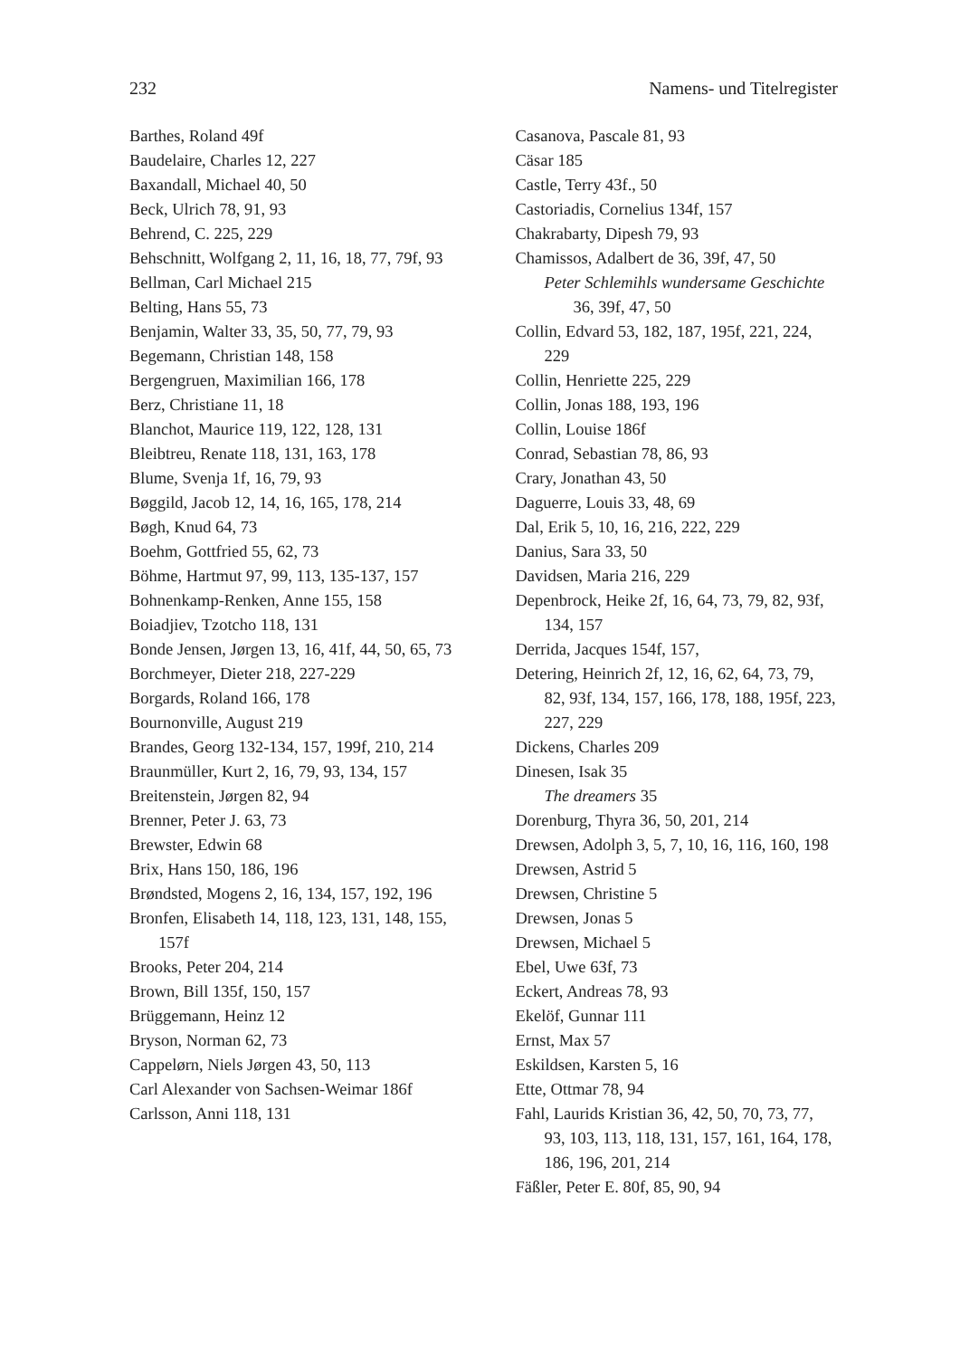232 Namens- und Titelregister
Barthes, Roland 49f
Baudelaire, Charles 12, 227
Baxandall, Michael 40, 50
Beck, Ulrich 78, 91, 93
Behrend, C. 225, 229
Behschnitt, Wolfgang 2, 11, 16, 18, 77, 79f, 93
Bellman, Carl Michael 215
Belting, Hans 55, 73
Benjamin, Walter 33, 35, 50, 77, 79, 93
Begemann, Christian 148, 158
Bergengruen, Maximilian 166, 178
Berz, Christiane 11, 18
Blanchot, Maurice 119, 122, 128, 131
Bleibtreu, Renate 118, 131, 163, 178
Blume, Svenja 1f, 16, 79, 93
Bøggild, Jacob 12, 14, 16, 165, 178, 214
Bøgh, Knud 64, 73
Boehm, Gottfried 55, 62, 73
Böhme, Hartmut 97, 99, 113, 135-137, 157
Bohnenkamp-Renken, Anne 155, 158
Boiadjiev, Tzotcho 118, 131
Bonde Jensen, Jørgen 13, 16, 41f, 44, 50, 65, 73
Borchmeyer, Dieter 218, 227-229
Borgards, Roland 166, 178
Bournonville, August 219
Brandes, Georg 132-134, 157, 199f, 210, 214
Braunmüller, Kurt 2, 16, 79, 93, 134, 157
Breitenstein, Jørgen 82, 94
Brenner, Peter J. 63, 73
Brewster, Edwin 68
Brix, Hans 150, 186, 196
Brøndsted, Mogens 2, 16, 134, 157, 192, 196
Bronfen, Elisabeth 14, 118, 123, 131, 148, 155, 157f
Brooks, Peter 204, 214
Brown, Bill 135f, 150, 157
Brüggemann, Heinz 12
Bryson, Norman 62, 73
Cappelørn, Niels Jørgen 43, 50, 113
Carl Alexander von Sachsen-Weimar 186f
Carlsson, Anni 118, 131
Casanova, Pascale 81, 93
Cäsar 185
Castle, Terry 43f., 50
Castoriadis, Cornelius 134f, 157
Chakrabarty, Dipesh 79, 93
Chamissos, Adalbert de 36, 39f, 47, 50
Peter Schlemihls wundersame Geschichte 36, 39f, 47, 50
Collin, Edvard 53, 182, 187, 195f, 221, 224, 229
Collin, Henriette 225, 229
Collin, Jonas 188, 193, 196
Collin, Louise 186f
Conrad, Sebastian 78, 86, 93
Crary, Jonathan 43, 50
Daguerre, Louis 33, 48, 69
Dal, Erik 5, 10, 16, 216, 222, 229
Danius, Sara 33, 50
Davidsen, Maria 216, 229
Depenbrock, Heike 2f, 16, 64, 73, 79, 82, 93f, 134, 157
Derrida, Jacques 154f, 157,
Detering, Heinrich 2f, 12, 16, 62, 64, 73, 79, 82, 93f, 134, 157, 166, 178, 188, 195f, 223, 227, 229
Dickens, Charles 209
Dinesen, Isak 35
The dreamers 35
Dorenburg, Thyra 36, 50, 201, 214
Drewsen, Adolph 3, 5, 7, 10, 16, 116, 160, 198
Drewsen, Astrid 5
Drewsen, Christine 5
Drewsen, Jonas 5
Drewsen, Michael 5
Ebel, Uwe 63f, 73
Eckert, Andreas 78, 93
Ekelöf, Gunnar 111
Ernst, Max 57
Eskildsen, Karsten 5, 16
Ette, Ottmar 78, 94
Fahl, Laurids Kristian 36, 42, 50, 70, 73, 77, 93, 103, 113, 118, 131, 157, 161, 164, 178, 186, 196, 201, 214
Fäßler, Peter E. 80f, 85, 90, 94